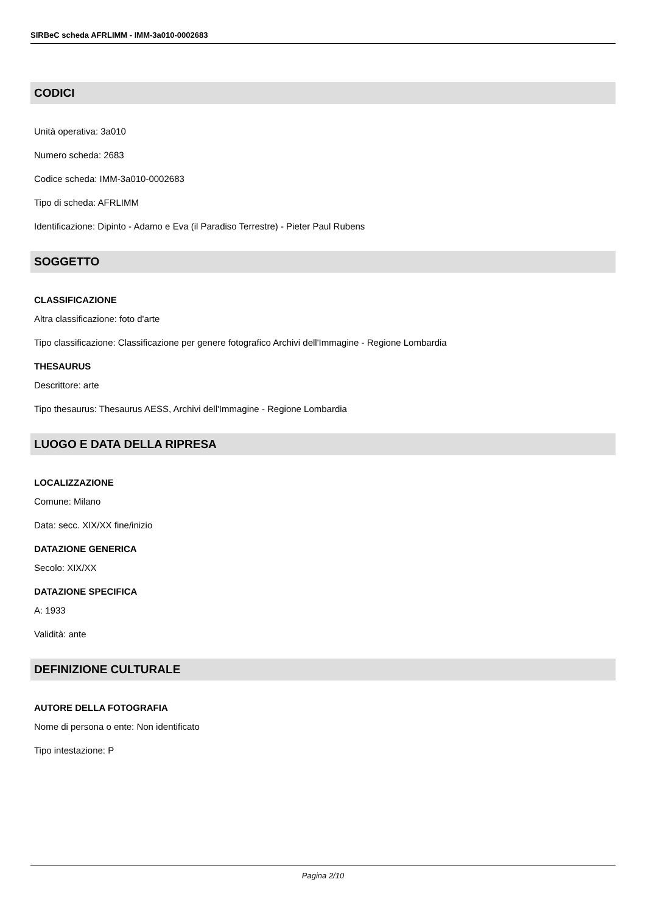SIRBeC scheda AFRLIMM - IMM-3a010-0002683
CODICI
Unità operativa: 3a010
Numero scheda: 2683
Codice scheda: IMM-3a010-0002683
Tipo di scheda: AFRLIMM
Identificazione: Dipinto - Adamo e Eva (il Paradiso Terrestre) - Pieter Paul Rubens
SOGGETTO
CLASSIFICAZIONE
Altra classificazione: foto d'arte
Tipo classificazione: Classificazione per genere fotografico Archivi dell'Immagine - Regione Lombardia
THESAURUS
Descrittore: arte
Tipo thesaurus: Thesaurus AESS, Archivi dell'Immagine - Regione Lombardia
LUOGO E DATA DELLA RIPRESA
LOCALIZZAZIONE
Comune: Milano
Data: secc. XIX/XX fine/inizio
DATAZIONE GENERICA
Secolo: XIX/XX
DATAZIONE SPECIFICA
A: 1933
Validità: ante
DEFINIZIONE CULTURALE
AUTORE DELLA FOTOGRAFIA
Nome di persona o ente: Non identificato
Tipo intestazione: P
Pagina 2/10